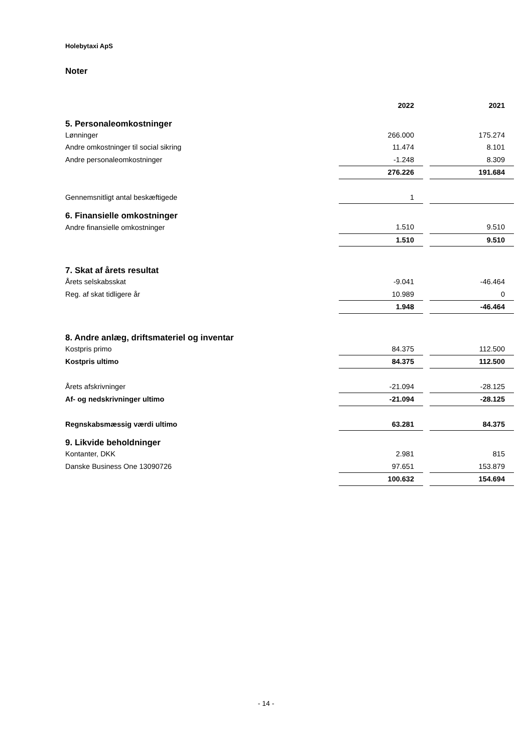Holebytaxi ApS
Noter
| | 2022 | | 2021 |
| 5. Personaleomkostninger | | | |
| Lønninger | 266.000 | | 175.274 |
| Andre omkostninger til social sikring | 11.474 | | 8.101 |
| Andre personaleomkostninger | -1.248 | | 8.309 |
| | 276.226 | | 191.684 |
| Gennemsnitligt antal beskæftigede | 1 | | |
| 6. Finansielle omkostninger | | | |
| Andre finansielle omkostninger | 1.510 | | 9.510 |
| | 1.510 | | 9.510 |
| 7. Skat af årets resultat | | | |
| Årets selskabsskat | -9.041 | | -46.464 |
| Reg. af skat tidligere år | 10.989 | | 0 |
| | 1.948 | | -46.464 |
| 8. Andre anlæg, driftsmateriel og inventar | | | |
| Kostpris primo | 84.375 | | 112.500 |
| Kostpris ultimo | 84.375 | | 112.500 |
| Årets afskrivninger | -21.094 | | -28.125 |
| Af- og nedskrivninger ultimo | -21.094 | | -28.125 |
| Regnskabsmæssig værdi ultimo | 63.281 | | 84.375 |
| 9. Likvide beholdninger | | | |
| Kontanter, DKK | 2.981 | | 815 |
| Danske Business One 13090726 | 97.651 | | 153.879 |
| | 100.632 | | 154.694 |
- 14 -